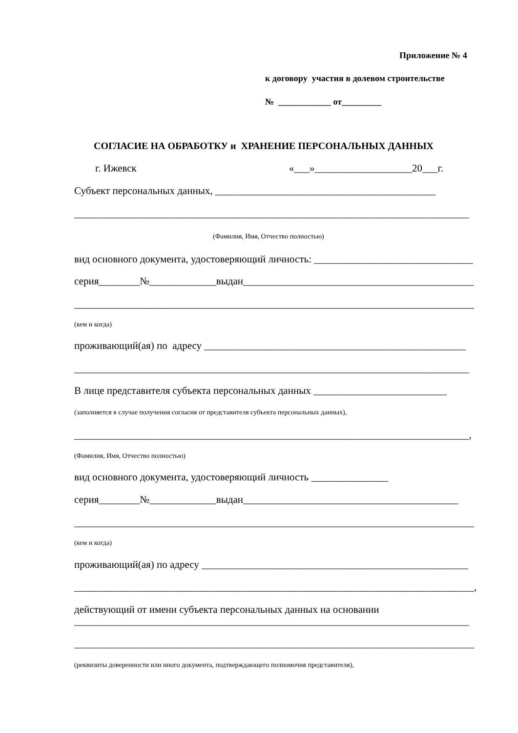Приложение № 4
к договору участия в долевом строительстве
№ ____________ от_________
СОГЛАСИЕ НА ОБРАБОТКУ и ХРАНЕНИЕ ПЕРСОНАЛЬНЫХ ДАННЫХ
г. Ижевск
«___»___________________20___г.
Субъект персональных данных, ___________________________________________
_____________________________________________________________________________
(Фамилия, Имя, Отчество полностью)
вид основного документа, удостоверяющий личность: _______________________________
серия________№_____________выдан_____________________________________________
______________________________________________________________________________
(кем и когда)
проживающий(ая) по адресу ___________________________________________________
_____________________________________________________________________________
В лице представителя субъекта персональных данных __________________________
(заполняется в случае получения согласия от представителя субъекта персональных данных),
_____________________________________________________________________________,
(Фамилия, Имя, Отчество полностью)
вид основного документа, удостоверяющий личность _______________
серия________№_____________выдан__________________________________________
______________________________________________________________________________
(кем и когда)
проживающий(ая) по адресу ____________________________________________________
______________________________________________________________________________,
действующий от имени субъекта персональных данных на основании
_____________________________________________________________________________
______________________________________________________________________________
(реквизиты доверенности или иного документа, подтверждающего полномочия представителя),